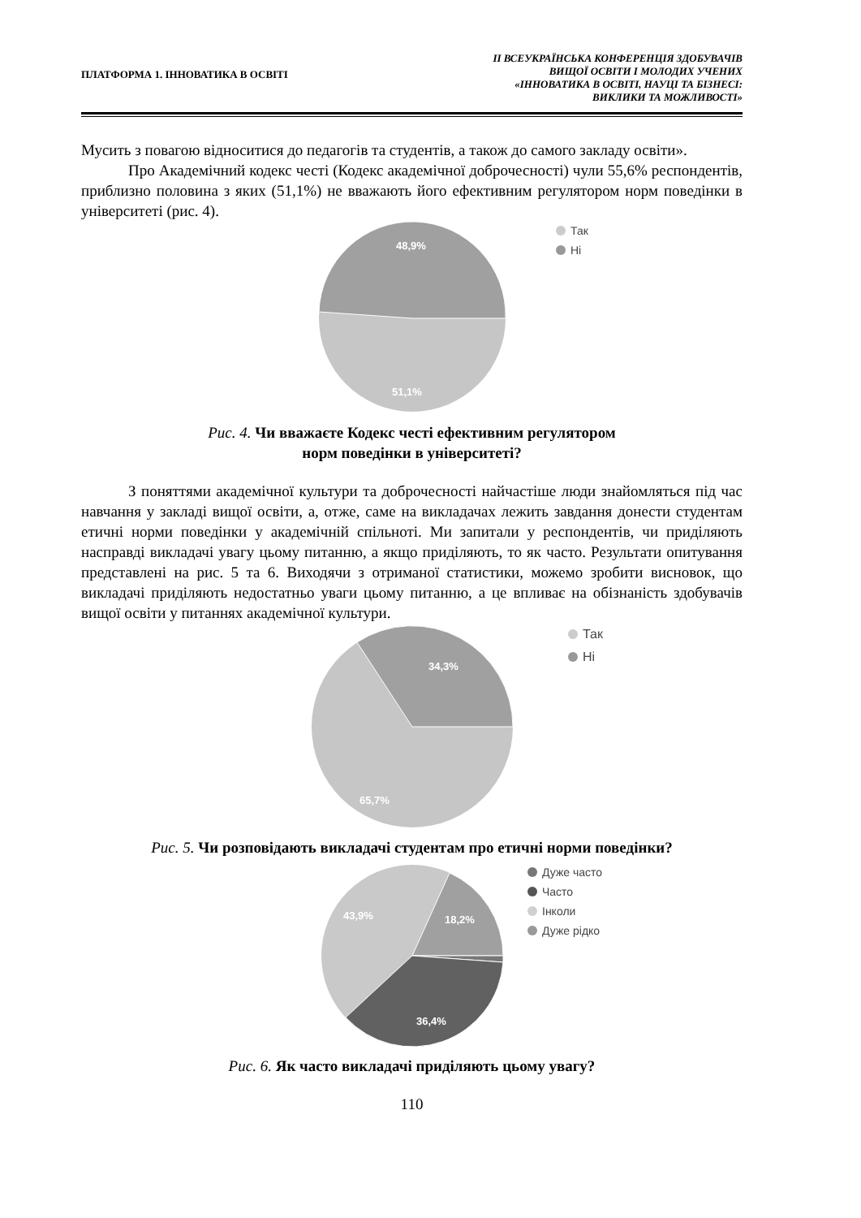ПЛАТФОРМА 1. ІННОВАТИКА В ОСВІТІ
ІІ ВСЕУКРАЇНСЬКА КОНФЕРЕНЦІЯ ЗДОБУВАЧІВ
ВИЩОЇ ОСВІТИ І МОЛОДИХ УЧЕНИХ
«ІННОВАТИКА В ОСВІТІ, НАУЦІ ТА БІЗНЕСІ:
ВИКЛИКИ ТА МОЖЛИВОСТІ»
Мусить з повагою відноситися до педагогів та студентів, а також до самого закладу освіти».
Про Академічний кодекс честі (Кодекс академічної доброчесності) чули 55,6% респондентів, приблизно половина з яких (51,1%) не вважають його ефективним регулятором норм поведінки в університеті (рис. 4).
48,9%
51,1%
Так
Ні
Рис. 4. Чи вважаєте Кодекс честі ефективним регулятором
норм поведінки в університеті?
З поняттями академічної культури та доброчесності найчастіше люди знайомляться під час навчання у закладі вищої освіти, а, отже, саме на викладачах лежить завдання донести студентам етичні норми поведінки у академічній спільноті. Ми запитали у респондентів, чи приділяють насправді викладачі увагу цьому питанню, а якщо приділяють, то як часто. Результати опитування представлені на рис. 5 та 6. Виходячи з отриманої статистики, можемо зробити висновок, що викладачі приділяють недостатньо уваги цьому питанню, а це впливає на обізнаність здобувачів вищої освіти у питаннях академічної культури.
34,3%
65,7%
Так
Ні
Рис. 5. Чи розповідають викладачі студентам про етичні норми поведінки?
43,9%
18,2%
36,4%
Дуже часто
Часто
Інколи
Дуже рідко
Рис. 6. Як часто викладачі приділяють цьому увагу?
110